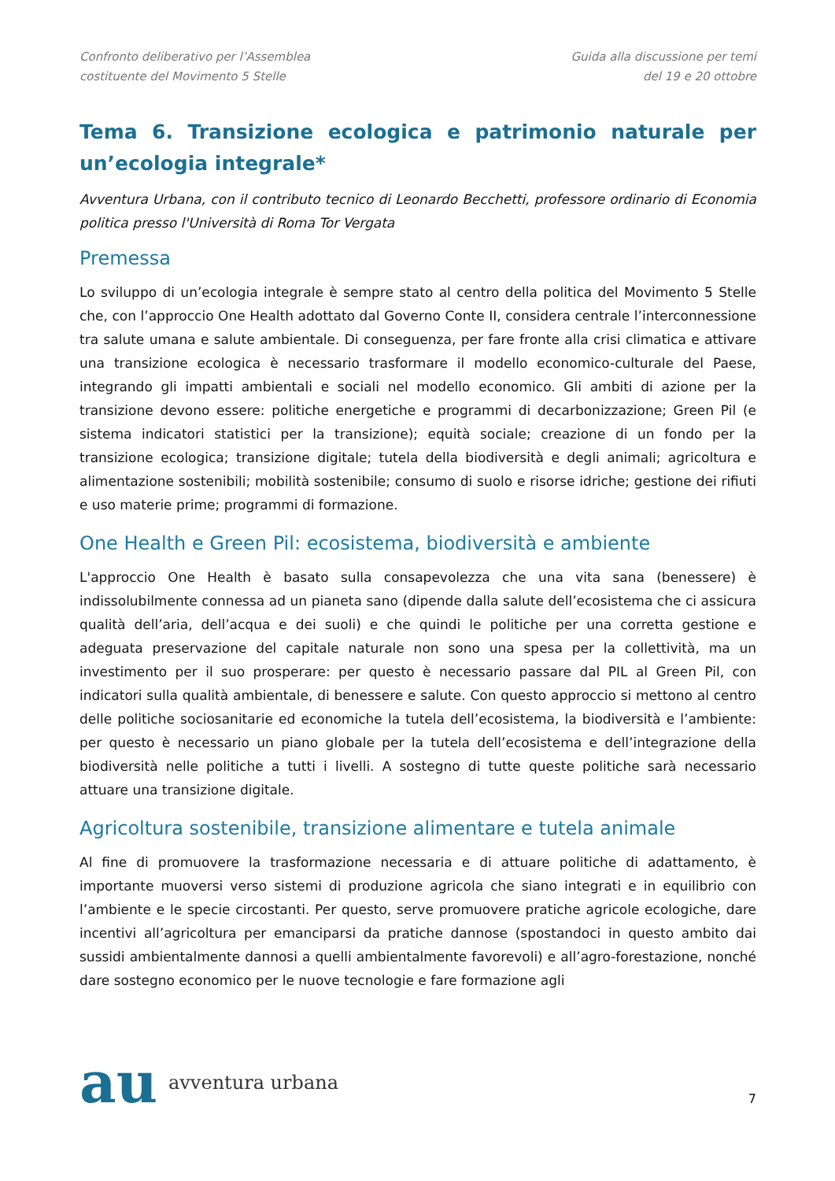Confronto deliberativo per l’Assemblea costituente del Movimento 5 Stelle
Guida alla discussione per temi del 19 e 20 ottobre
Tema 6. Transizione ecologica e patrimonio naturale per un’ecologia integrale*
Avventura Urbana, con il contributo tecnico di Leonardo Becchetti, professore ordinario di Economia politica presso l'Università di Roma Tor Vergata
Premessa
Lo sviluppo di un’ecologia integrale è sempre stato al centro della politica del Movimento 5 Stelle che, con l’approccio One Health adottato dal Governo Conte II, considera centrale l’interconnessione tra salute umana e salute ambientale. Di conseguenza, per fare fronte alla crisi climatica e attivare una transizione ecologica è necessario trasformare il modello economico-culturale del Paese, integrando gli impatti ambientali e sociali nel modello economico. Gli ambiti di azione per la transizione devono essere: politiche energetiche e programmi di decarbonizzazione; Green Pil (e sistema indicatori statistici per la transizione); equità sociale; creazione di un fondo per la transizione ecologica; transizione digitale; tutela della biodiversità e degli animali; agricoltura e alimentazione sostenibili; mobilità sostenibile; consumo di suolo e risorse idriche; gestione dei rifiuti e uso materie prime; programmi di formazione.
One Health e Green Pil: ecosistema, biodiversità e ambiente
L'approccio One Health è basato sulla consapevolezza che una vita sana (benessere) è indissolubilmente connessa ad un pianeta sano (dipende dalla salute dell’ecosistema che ci assicura qualità dell’aria, dell’acqua e dei suoli) e che quindi le politiche per una corretta gestione e adeguata preservazione del capitale naturale non sono una spesa per la collettività, ma un investimento per il suo prosperare: per questo è necessario passare dal PIL al Green Pil, con indicatori sulla qualità ambientale, di benessere e salute. Con questo approccio si mettono al centro delle politiche sociosanitarie ed economiche la tutela dell’ecosistema, la biodiversità e l’ambiente: per questo è necessario un piano globale per la tutela dell’ecosistema e dell’integrazione della biodiversità nelle politiche a tutti i livelli. A sostegno di tutte queste politiche sarà necessario attuare una transizione digitale.
Agricoltura sostenibile, transizione alimentare e tutela animale
Al fine di promuovere la trasformazione necessaria e di attuare politiche di adattamento, è importante muoversi verso sistemi di produzione agricola che siano integrati e in equilibrio con l’ambiente e le specie circostanti. Per questo, serve promuovere pratiche agricole ecologiche, dare incentivi all’agricoltura per emanciparsi da pratiche dannose (spostandoci in questo ambito dai sussidi ambientalmente dannosi a quelli ambientalmente favorevoli) e all’agro-forestazione, nonché dare sostegno economico per le nuove tecnologie e fare formazione agli
au avventura urbana
7